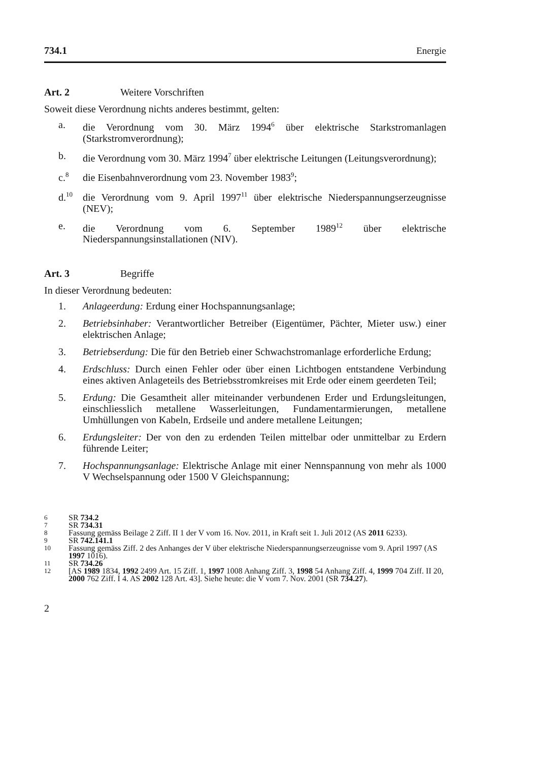734.1 Energie
Art. 2 Weitere Vorschriften
Soweit diese Verordnung nichts anderes bestimmt, gelten:
a. die Verordnung vom 30. März 1994<sup>6</sup> über elektrische Starkstromanlagen (Starkstromverordnung);
b. die Verordnung vom 30. März 1994<sup>7</sup> über elektrische Leitungen (Leitungsverordnung);
c.<sup>8</sup> die Eisenbahnverordnung vom 23. November 1983<sup>9</sup>;
d.<sup>10</sup> die Verordnung vom 9. April 1997<sup>11</sup> über elektrische Niederspannungserzeugnisse (NEV);
e. die Verordnung vom 6. September 1989<sup>12</sup> über elektrische Niederspannungsinstallationen (NIV).
Art. 3 Begriffe
In dieser Verordnung bedeuten:
1. Anlageerdung: Erdung einer Hochspannungsanlage;
2. Betriebsinhaber: Verantwortlicher Betreiber (Eigentümer, Pächter, Mieter usw.) einer elektrischen Anlage;
3. Betriebserdung: Die für den Betrieb einer Schwachstromanlage erforderliche Erdung;
4. Erdschluss: Durch einen Fehler oder über einen Lichtbogen entstandene Verbindung eines aktiven Anlageteils des Betriebsstromkreises mit Erde oder einem geerdeten Teil;
5. Erdung: Die Gesamtheit aller miteinander verbundenen Erder und Erdungsleitungen, einschliesslich metallene Wasserleitungen, Fundamentarmierungen, metallene Umhüllungen von Kabeln, Erdseile und andere metallene Leitungen;
6. Erdungsleiter: Der von den zu erdenden Teilen mittelbar oder unmittelbar zu Erdern führende Leiter;
7. Hochspannungsanlage: Elektrische Anlage mit einer Nennspannung von mehr als 1000 V Wechselspannung oder 1500 V Gleichspannung;
6 SR 734.2
7 SR 734.31
8 Fassung gemäss Beilage 2 Ziff. II 1 der V vom 16. Nov. 2011, in Kraft seit 1. Juli 2012 (AS 2011 6233).
9 SR 742.141.1
10 Fassung gemäss Ziff. 2 des Anhanges der V über elektrische Niederspannungserzeugnisse vom 9. April 1997 (AS 1997 1016).
11 SR 734.26
12 [AS 1989 1834, 1992 2499 Art. 15 Ziff. 1, 1997 1008 Anhang Ziff. 3, 1998 54 Anhang Ziff. 4, 1999 704 Ziff. II 20, 2000 762 Ziff. I 4. AS 2002 128 Art. 43]. Siehe heute: die V vom 7. Nov. 2001 (SR 734.27).
2